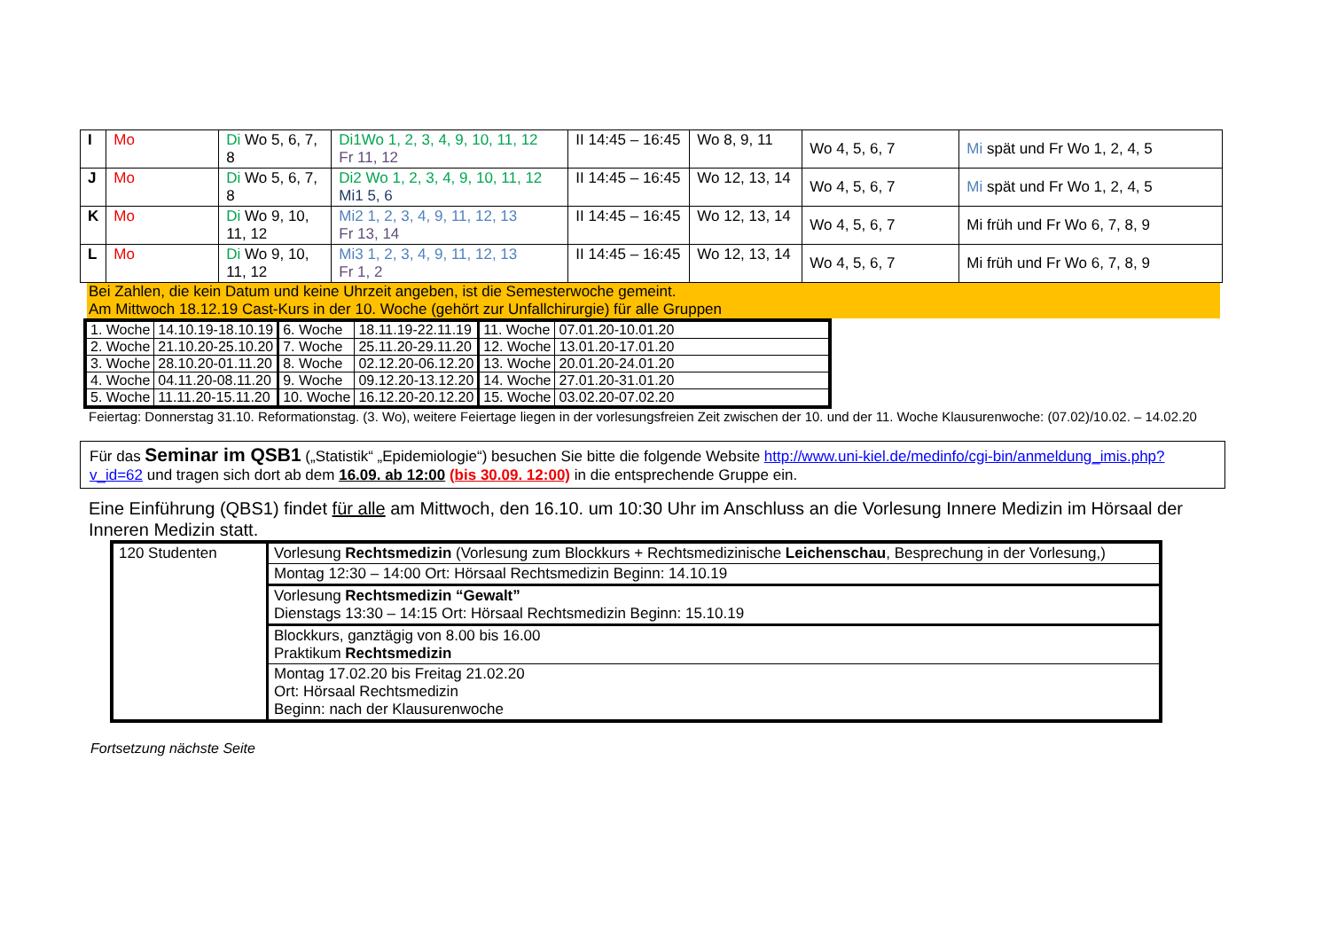| I | Mo | Di Wo 5, 6, 7, 8 | Di1Wo 1, 2, 3, 4, 9, 10, 11, 12 Fr 11, 12 | II 14:45 – 16:45 | Wo 8, 9, 11 | Wo 4, 5, 6, 7 | Mi spät und Fr Wo 1, 2, 4, 5 |
| J | Mo | Di Wo 5, 6, 7, 8 | Di2 Wo 1, 2, 3, 4, 9, 10, 11, 12 Mi1 5, 6 | II 14:45 – 16:45 | Wo 12, 13, 14 | Wo 4, 5, 6, 7 | Mi spät und Fr Wo 1, 2, 4, 5 |
| K | Mo | Di Wo 9, 10, 11, 12 | Mi2 1, 2, 3, 4, 9, 11, 12, 13 Fr 13, 14 | II 14:45 – 16:45 | Wo 12, 13, 14 | Wo 4, 5, 6, 7 | Mi früh und Fr Wo 6, 7, 8, 9 |
| L | Mo | Di Wo 9, 10, 11, 12 | Mi3 1, 2, 3, 4, 9, 11, 12, 13 Fr 1, 2 | II 14:45 – 16:45 | Wo 12, 13, 14 | Wo 4, 5, 6, 7 | Mi früh und Fr Wo 6, 7, 8, 9 |
Bei Zahlen, die kein Datum und keine Uhrzeit angeben, ist die Semesterwoche gemeint.
Am Mittwoch 18.12.19 Cast-Kurs in der 10. Woche (gehört zur Unfallchirurgie) für alle Gruppen
| 1. Woche | 14.10.19-18.10.19 | 6. Woche | 18.11.19-22.11.19 | 11. Woche | 07.01.20-10.01.20 |
| 2. Woche | 21.10.20-25.10.20 | 7. Woche | 25.11.20-29.11.20 | 12. Woche | 13.01.20-17.01.20 |
| 3. Woche | 28.10.20-01.11.20 | 8. Woche | 02.12.20-06.12.20 | 13. Woche | 20.01.20-24.01.20 |
| 4. Woche | 04.11.20-08.11.20 | 9. Woche | 09.12.20-13.12.20 | 14. Woche | 27.01.20-31.01.20 |
| 5. Woche | 11.11.20-15.11.20 | 10. Woche | 16.12.20-20.12.20 | 15. Woche | 03.02.20-07.02.20 |
Feiertag: Donnerstag 31.10. Reformationstag. (3. Wo), weitere Feiertage liegen in der vorlesungsfreien Zeit zwischen der 10. und der 11. Woche Klausurenwoche: (07.02)/10.02. – 14.02.20
Für das Seminar im QSB1 („Statistik“ „Epidemiologie“) besuchen Sie bitte die folgende Website http://www.uni-kiel.de/medinfo/cgi-bin/anmeldung_imis.php?v_id=62 und tragen sich dort ab dem 16.09. ab 12:00 (bis 30.09. 12:00) in die entsprechende Gruppe ein.
Eine Einführung (QBS1) findet für alle am Mittwoch, den 16.10. um 10:30 Uhr im Anschluss an die Vorlesung Innere Medizin im Hörsaal der Inneren Medizin statt.
| 120 Studenten | Vorlesung Rechtsmedizin (Vorlesung zum Blockkurs + Rechtsmedizinische Leichenschau , Besprechung in der Vorlesung,) |
| | Montag 12:30 – 14:00 Ort: Hörsaal Rechtsmedizin Beginn: 14.10.19 |
| | Vorlesung Rechtsmedizin “Gewalt” Dienstags 13:30 – 14:15 Ort: Hörsaal Rechtsmedizin Beginn: 15.10.19 |
| | Blockkurs, ganztägig von 8.00 bis 16.00 Praktikum Rechtsmedizin |
| | Montag 17.02.20 bis Freitag 21.02.20 Ort: Hörsaal Rechtsmedizin Beginn: nach der Klausurenwoche |
Fortsetzung nächste Seite